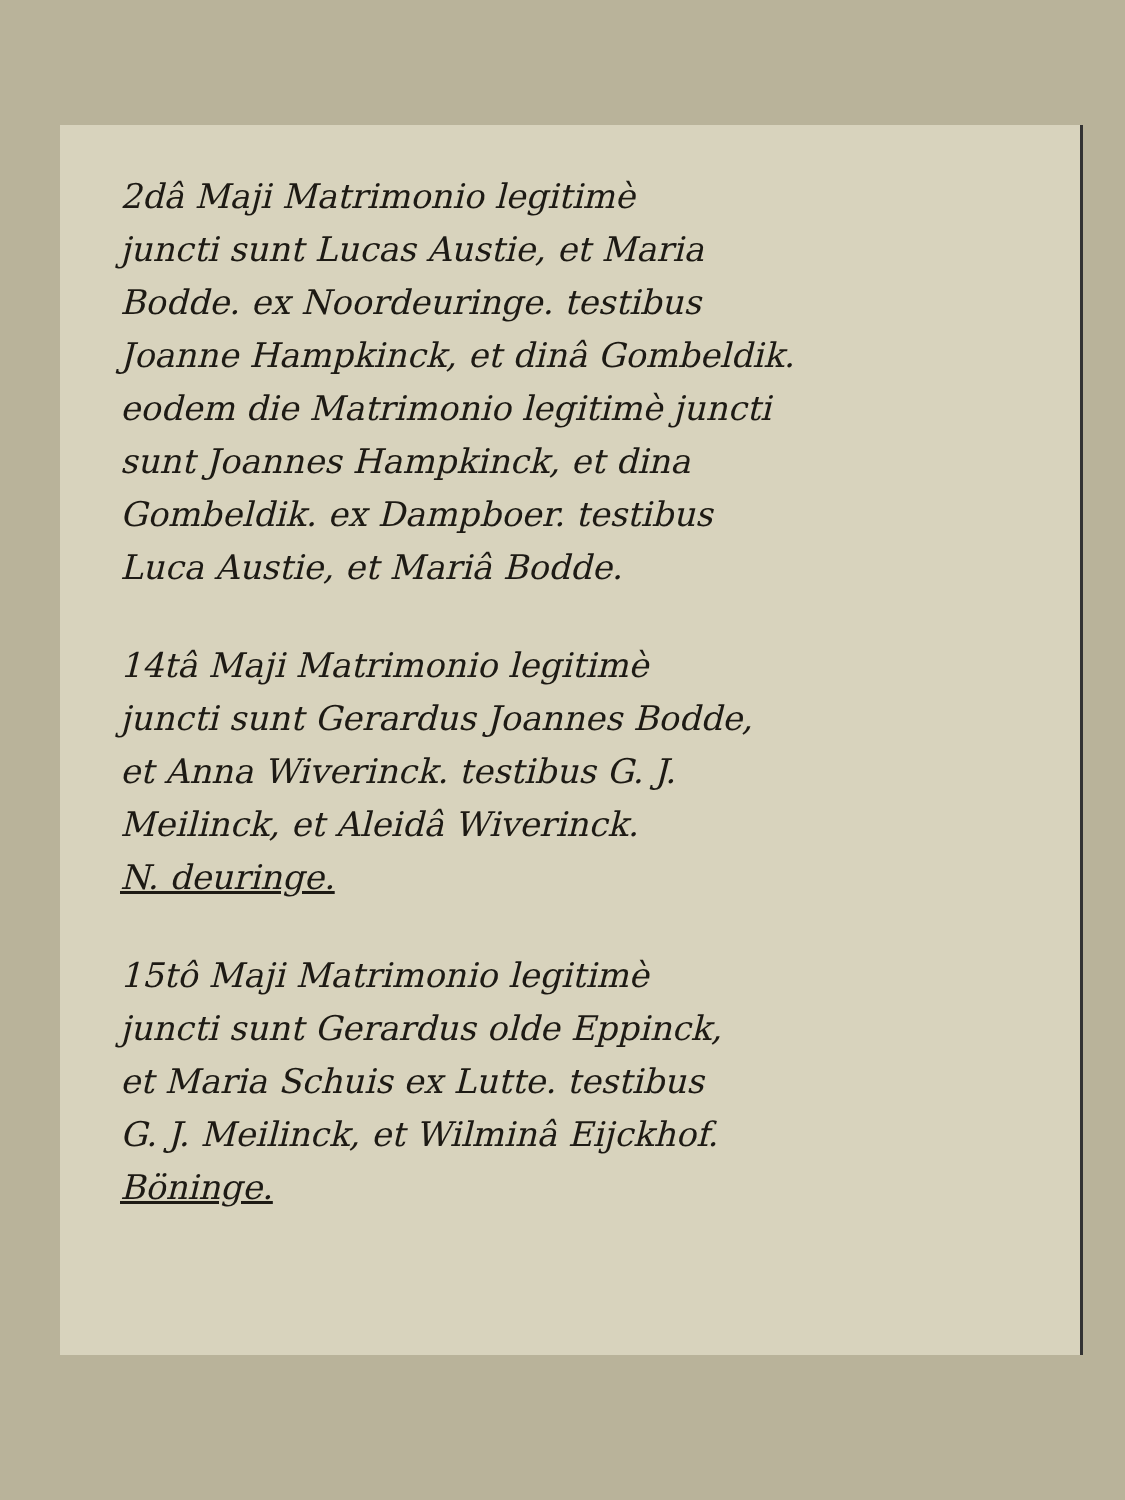2dâ Maji Matrimonio legitimè
juncti sunt Lucas Austie, et Maria
Bodde. ex Noordeuringe. testibus
Joanne Hampkinck, et dinâ Gombeldik.
eodem die Matrimonio legitimè juncti
sunt Joannes Hampkinck, et dina
Gombeldik. ex Dampboer. testibus
Luca Austie, et Mariâ Bodde.
14tâ Maji Matrimonio legitimè
juncti sunt Gerardus Joannes Bodde,
et Anna Wiverinck. testibus G. J.
Meilinck, et Aleidâ Wiverinck.
N. deuringe.
15tô Maji Matrimonio legitimè
juncti sunt Gerardus olde Eppinck,
et Maria Schuis ex Lutte. testibus
G. J. Meilinck, et Wilminâ Eijckhof.
Böninge.